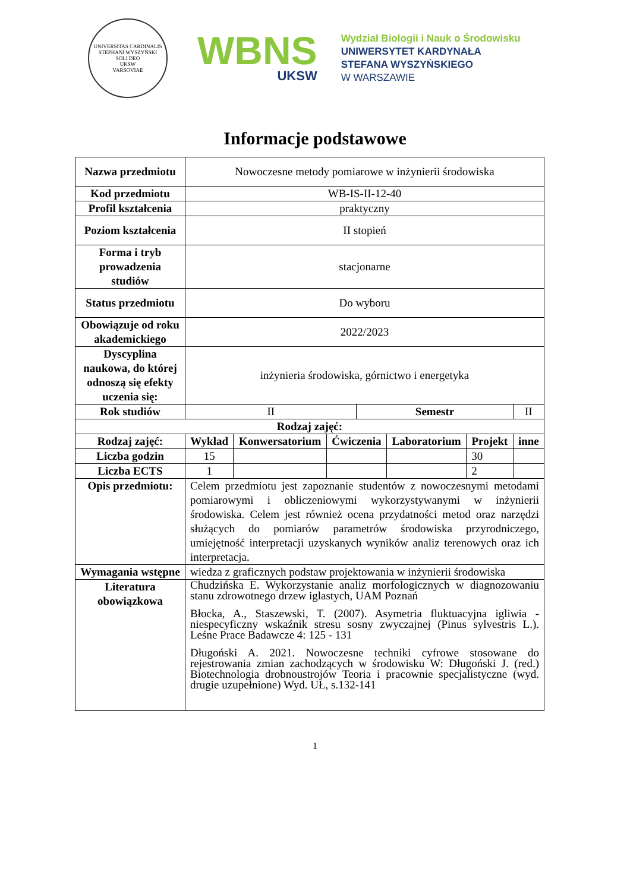UNIVERSITAS CARDINALIS STEPHANI WYSZYŃSKI
SOLI DEO
UKSW
VARSOVIAE
WBNS
UKSW
Wydział Biologii i Nauk o Środowisku
UNIWERSYTET KARDYNAŁA
STEFANA WYSZYŃSKIEGO
W WARSZAWIE
Informacje podstawowe
| Nazwa przedmiotu | Nowoczesne metody pomiarowe w inżynierii środowiska | | | | | | |
| Kod przedmiotu | WB-IS-II-12-40 | | | | | | |
| Profil kształcenia | praktyczny | | | | | | |
| Poziom kształcenia | II stopień | | | | | | |
| Forma i tryb prowadzenia studiów | stacjonarne | | | | | | |
| Status przedmiotu | Do wyboru | | | | | | |
| Obowiązuje od roku akademickiego | 2022/2023 | | | | | | |
| Dyscyplina naukowa, do której odnoszą się efekty uczenia się: | inżynieria środowiska, górnictwo i energetyka | | | | | | |
| Rok studiów | II | | | Semestr | | | II |
| Rodzaj zajęć: | | | | | | | |
| Rodzaj zajęć: | Wykład | Konwersatorium | Ćwiczenia | | Laboratorium | Projekt | inne |
| Liczba godzin | 15 | | | | | 30 | |
| Liczba ECTS | 1 | | | | | 2 | |
| Opis przedmiotu: | Celem przedmiotu jest zapoznanie studentów z nowoczesnymi metodami pomiarowymi i obliczeniowymi wykorzystywanymi w inżynierii środowiska. Celem jest również ocena przydatności metod oraz narzędzi służących do pomiarów parametrów środowiska przyrodniczego, umiejętność interpretacji uzyskanych wyników analiz terenowych oraz ich interpretacja. | | | | | | |
| Wymagania wstępne | wiedza z graficznych podstaw projektowania w inżynierii środowiska | | | | | | |
| Literatura obowiązkowa | Chudzińska E. Wykorzystanie analiz morfologicznych w diagnozowaniu stanu zdrowotnego drzew iglastych, UAM Poznań Błocka, A., Staszewski, T. (2007). Asymetria fluktuacyjna igliwia - niespecyficzny wskaźnik stresu sosny zwyczajnej (Pinus sylvestris L.). Leśne Prace Badawcze 4: 125 - 131 Długoński A. 2021. Nowoczesne techniki cyfrowe stosowane do rejestrowania zmian zachodzących w środowisku W: Długoński J. (red.) Biotechnologia drobnoustrojów Teoria i pracownie specjalistyczne (wyd. drugie uzupełnione) Wyd. UŁ, s.132-141 | | | | | | |
1